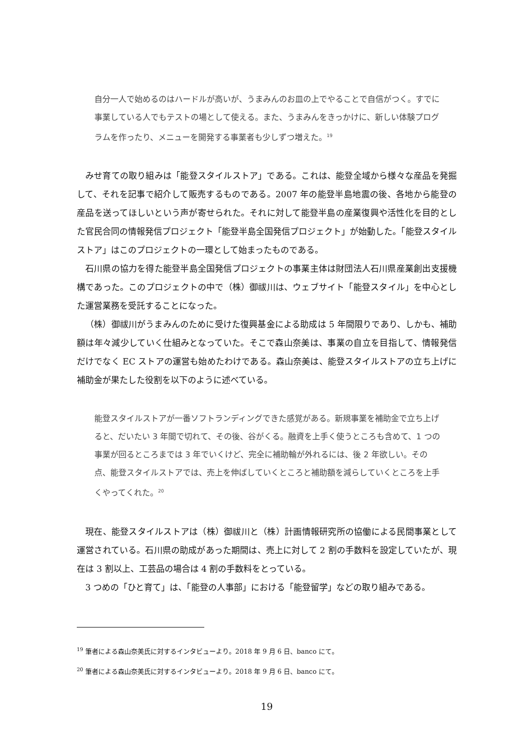自分一人で始めるのはハードルが高いが、うまみんのお皿の上でやることで自信がつく。すでに事業している人でもテストの場として使える。また、うまみんをきっかけに、新しい体験プログラムを作ったり、メニューを開発する事業者も少しずつ増えた。<sup>19</sup>
みせ育ての取り組みは「能登スタイルストア」である。これは、能登全域から様々な産品を発掘して、それを記事で紹介して販売するものである。2007 年の能登半島地震の後、各地から能登の産品を送ってほしいという声が寄せられた。それに対して能登半島の産業復興や活性化を目的とした官民合同の情報発信プロジェクト「能登半島全国発信プロジェクト」が始動した。「能登スタイルストア」はこのプロジェクトの一環として始まったものである。
石川県の協力を得た能登半島全国発信プロジェクトの事業主体は財団法人石川県産業創出支援機構であった。このプロジェクトの中で（株）御祓川は、ウェブサイト「能登スタイル」を中心とした運営業務を受託することになった。
（株）御祓川がうまみんのために受けた復興基金による助成は 5 年間限りであり、しかも、補助額は年々減少していく仕組みとなっていた。そこで森山奈美は、事業の自立を目指して、情報発信だけでなく EC ストアの運営も始めたわけである。森山奈美は、能登スタイルストアの立ち上げに補助金が果たした役割を以下のように述べている。
能登スタイルストアが一番ソフトランディングできた感覚がある。新規事業を補助金で立ち上げると、だいたい 3 年間で切れて、その後、谷がくる。融資を上手く使うところも含めて、1 つの事業が回るところまでは 3 年でいくけど、完全に補助輪が外れるには、後 2 年欲しい。その点、能登スタイルストアでは、売上を伸ばしていくところと補助額を減らしていくところを上手くやってくれた。<sup>20</sup>
現在、能登スタイルストアは（株）御祓川と（株）計画情報研究所の協働による民間事業として運営されている。石川県の助成があった期間は、売上に対して 2 割の手数料を設定していたが、現在は 3 割以上、工芸品の場合は 4 割の手数料をとっている。
3 つめの「ひと育て」は、「能登の人事部」における「能登留学」などの取り組みである。
<sup>19</sup> 筆者による森山奈美氏に対するインタビューより。2018 年 9 月 6 日、banco にて。
<sup>20</sup> 筆者による森山奈美氏に対するインタビューより。2018 年 9 月 6 日、banco にて。
19